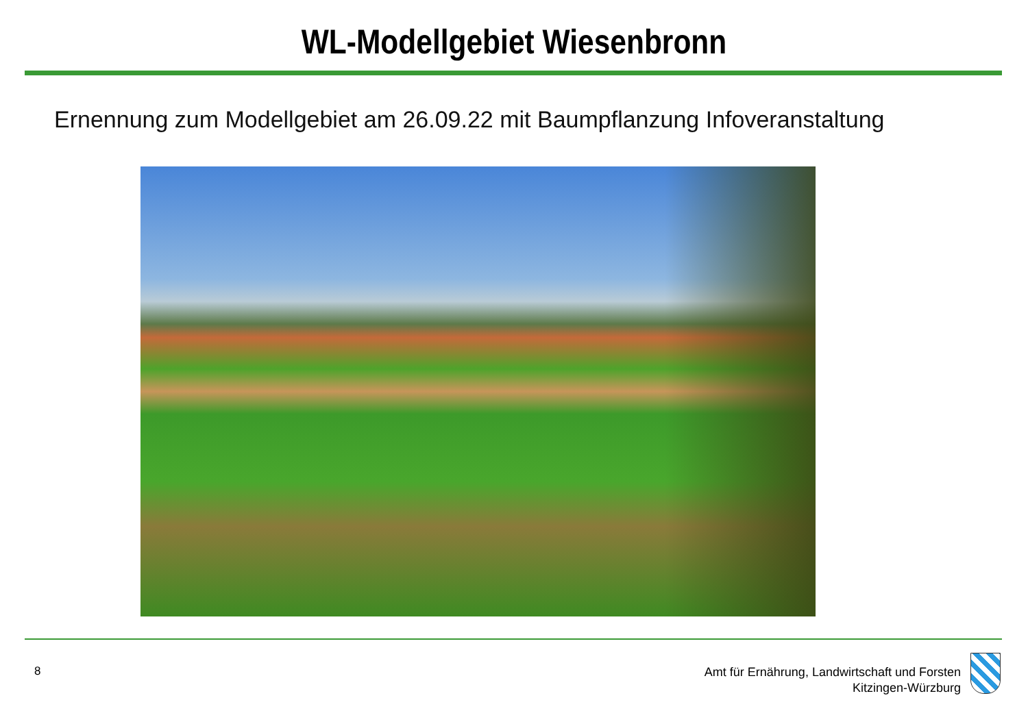WL-Modellgebiet Wiesenbronn
Ernennung zum Modellgebiet am 26.09.22 mit Baumpflanzung Infoveranstaltung
8
Amt für Ernährung, Landwirtschaft und Forsten
Kitzingen-Würzburg